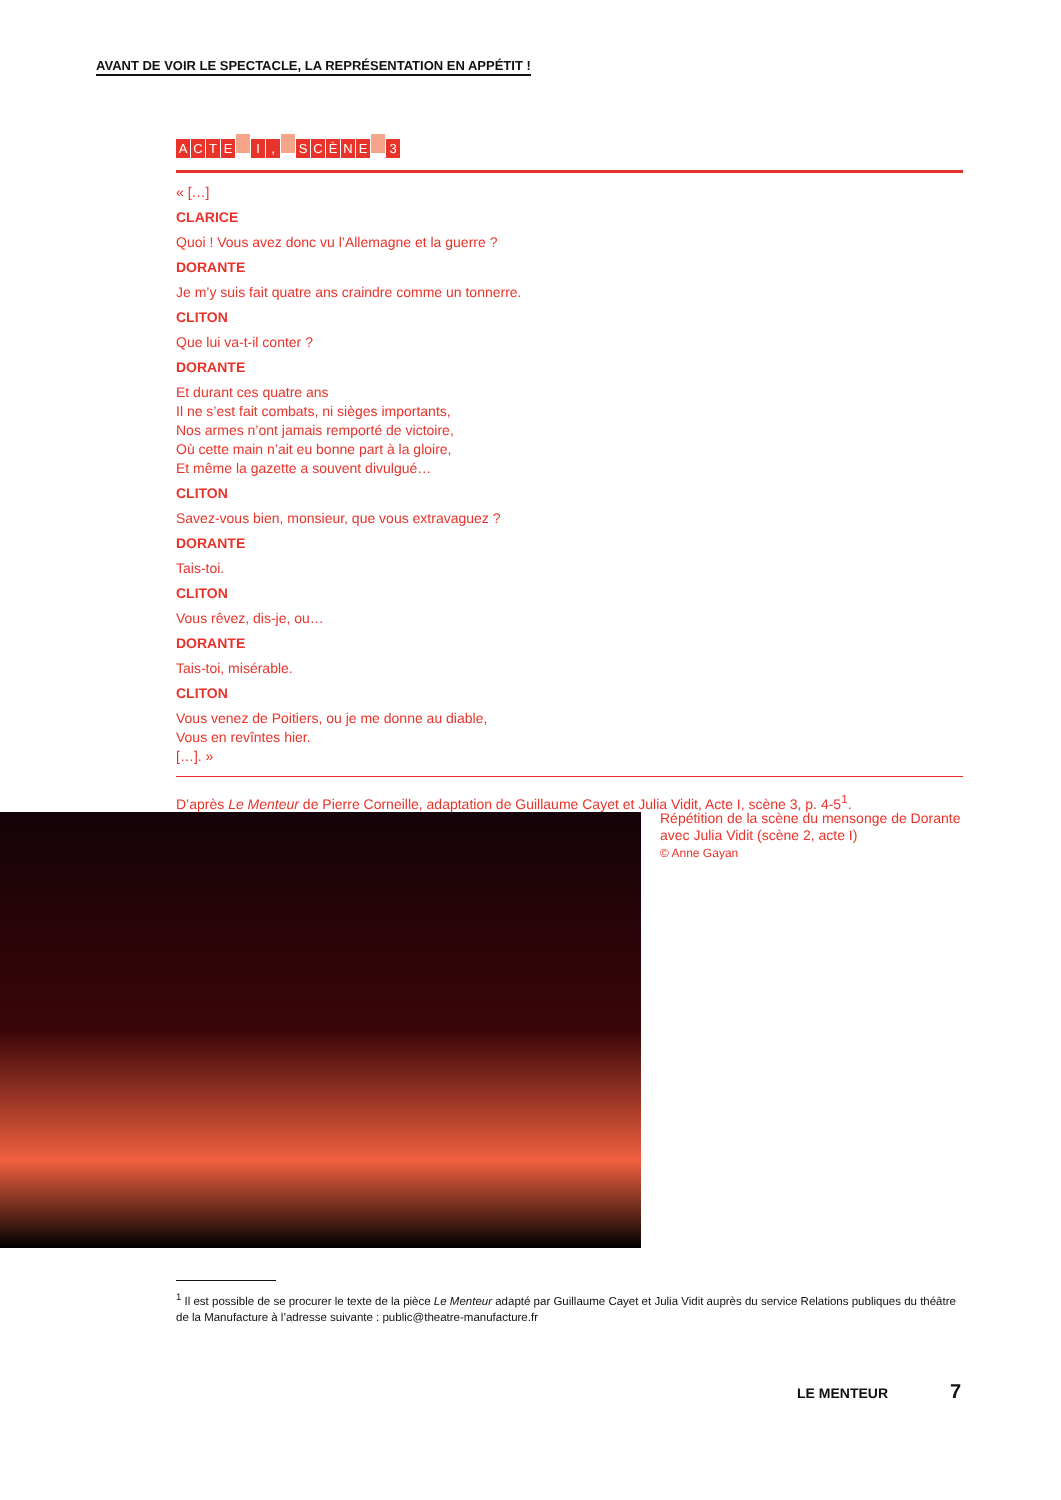AVANT DE VOIR LE SPECTACLE, LA REPRÉSENTATION EN APPÉTIT !
ACTE I, SCÈNE 3
« […]
CLARICE
Quoi ! Vous avez donc vu l’Allemagne et la guerre ?
DORANTE
Je m’y suis fait quatre ans craindre comme un tonnerre.
CLITON
Que lui va-t-il conter ?
DORANTE
Et durant ces quatre ans
Il ne s’est fait combats, ni sièges importants,
Nos armes n’ont jamais remporté de victoire,
Où cette main n’ait eu bonne part à la gloire,
Et même la gazette a souvent divulgué…
CLITON
Savez-vous bien, monsieur, que vous extravaguez ?
DORANTE
Tais-toi.
CLITON
Vous rêvez, dis-je, ou…
DORANTE
Tais-toi, misérable.
CLITON
Vous venez de Poitiers, ou je me donne au diable,
Vous en revîntes hier.
[…]. »
D’après Le Menteur de Pierre Corneille, adaptation de Guillaume Cayet et Julia Vidit, Acte I, scène 3, p. 4-5<sup>1</sup>.
Répétition de la scène du mensonge de Dorante avec Julia Vidit (scène 2, acte I)
© Anne Gayan
<sup>1</sup> Il est possible de se procurer le texte de la pièce Le Menteur adapté par Guillaume Cayet et Julia Vidit auprès du service Relations publiques du théâtre de la Manufacture à l’adresse suivante : public@theatre-manufacture.fr
LE MENTEUR 7